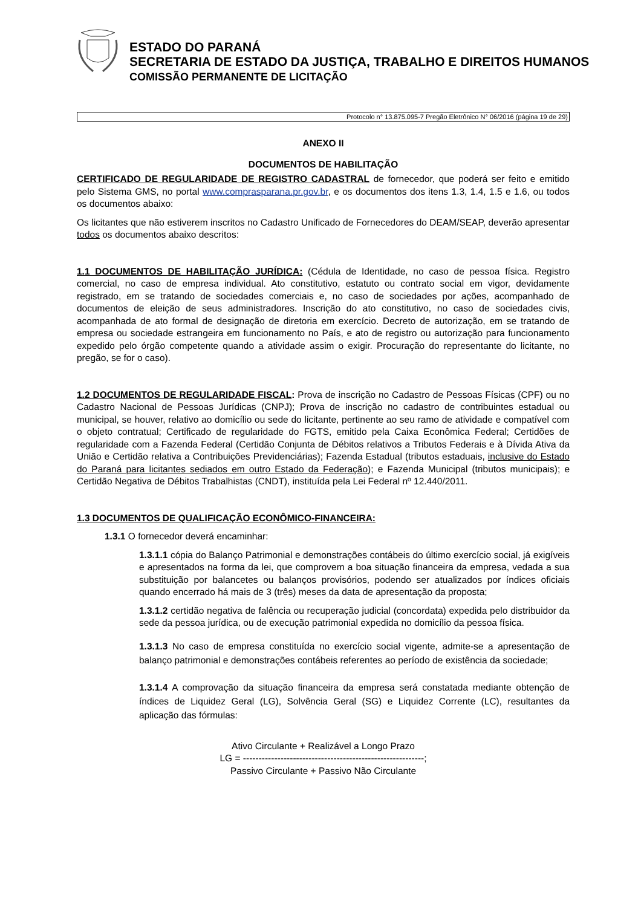ESTADO DO PARANÁ
SECRETARIA DE ESTADO DA JUSTIÇA, TRABALHO E DIREITOS HUMANOS
COMISSÃO PERMANENTE DE LICITAÇÃO
Protocolo n° 13.875.095-7 Pregão Eletrônico N° 06/2016 (página 19 de 29)
ANEXO II
DOCUMENTOS DE HABILITAÇÃO
CERTIFICADO DE REGULARIDADE DE REGISTRO CADASTRAL de fornecedor, que poderá ser feito e emitido pelo Sistema GMS, no portal www.comprasparana.pr.gov.br, e os documentos dos itens 1.3, 1.4, 1.5 e 1.6, ou todos os documentos abaixo:
Os licitantes que não estiverem inscritos no Cadastro Unificado de Fornecedores do DEAM/SEAP, deverão apresentar todos os documentos abaixo descritos:
1.1 DOCUMENTOS DE HABILITAÇÃO JURÍDICA: (Cédula de Identidade, no caso de pessoa física. Registro comercial, no caso de empresa individual. Ato constitutivo, estatuto ou contrato social em vigor, devidamente registrado, em se tratando de sociedades comerciais e, no caso de sociedades por ações, acompanhado de documentos de eleição de seus administradores. Inscrição do ato constitutivo, no caso de sociedades civis, acompanhada de ato formal de designação de diretoria em exercício. Decreto de autorização, em se tratando de empresa ou sociedade estrangeira em funcionamento no País, e ato de registro ou autorização para funcionamento expedido pelo órgão competente quando a atividade assim o exigir. Procuração do representante do licitante, no pregão, se for o caso).
1.2 DOCUMENTOS DE REGULARIDADE FISCAL: Prova de inscrição no Cadastro de Pessoas Físicas (CPF) ou no Cadastro Nacional de Pessoas Jurídicas (CNPJ); Prova de inscrição no cadastro de contribuintes estadual ou municipal, se houver, relativo ao domicílio ou sede do licitante, pertinente ao seu ramo de atividade e compatível com o objeto contratual; Certificado de regularidade do FGTS, emitido pela Caixa Econômica Federal; Certidões de regularidade com a Fazenda Federal (Certidão Conjunta de Débitos relativos a Tributos Federais e à Dívida Ativa da União e Certidão relativa a Contribuições Previdenciárias); Fazenda Estadual (tributos estaduais, inclusive do Estado do Paraná para licitantes sediados em outro Estado da Federação); e Fazenda Municipal (tributos municipais); e Certidão Negativa de Débitos Trabalhistas (CNDT), instituída pela Lei Federal nº 12.440/2011.
1.3 DOCUMENTOS DE QUALIFICAÇÃO ECONÔMICO-FINANCEIRA:
1.3.1 O fornecedor deverá encaminhar:
1.3.1.1 cópia do Balanço Patrimonial e demonstrações contábeis do último exercício social, já exigíveis e apresentados na forma da lei, que comprovem a boa situação financeira da empresa, vedada a sua substituição por balancetes ou balanços provisórios, podendo ser atualizados por índices oficiais quando encerrado há mais de 3 (três) meses da data de apresentação da proposta;
1.3.1.2 certidão negativa de falência ou recuperação judicial (concordata) expedida pelo distribuidor da sede da pessoa jurídica, ou de execução patrimonial expedida no domicílio da pessoa física.
1.3.1.3 No caso de empresa constituída no exercício social vigente, admite-se a apresentação de balanço patrimonial e demonstrações contábeis referentes ao período de existência da sociedade;
1.3.1.4 A comprovação da situação financeira da empresa será constatada mediante obtenção de índices de Liquidez Geral (LG), Solvência Geral (SG) e Liquidez Corrente (LC), resultantes da aplicação das fórmulas:
Ativo Circulante + Realizável a Longo Prazo
LG = ----------------------------------------------------------;
Passivo Circulante + Passivo Não Circulante